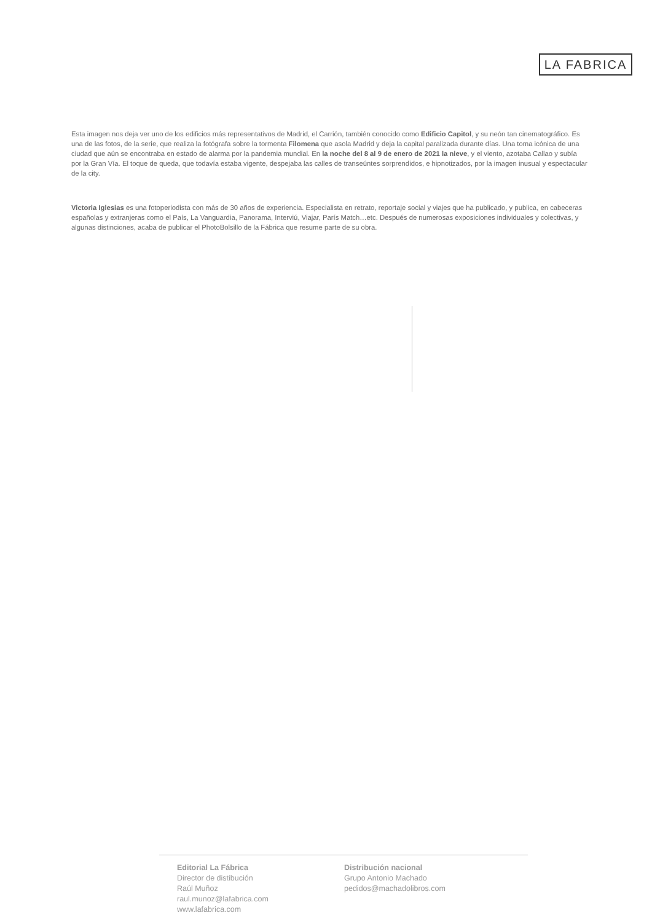LA FABRICA
Esta imagen nos deja ver uno de los edificios más representativos de Madrid, el Carrión, también conocido como Edificio Capitol, y su neón tan cinematográfico. Es una de las fotos, de la serie, que realiza la fotógrafa sobre la tormenta Filomena que asola Madrid y deja la capital paralizada durante días. Una toma icónica de una ciudad que aún se encontraba en estado de alarma por la pandemia mundial. En la noche del 8 al 9 de enero de 2021 la nieve, y el viento, azotaba Callao y subía por la Gran Vía. El toque de queda, que todavía estaba vigente, despejaba las calles de transeúntes sorprendidos, e hipnotizados, por la imagen inusual y espectacular de la city.
Victoria Iglesias es una fotoperiodista con más de 30 años de experiencia. Especialista en retrato, reportaje social y viajes que ha publicado, y publica, en cabeceras españolas y extranjeras como el País, La Vanguardia, Panorama, Interviú, Viajar, París Match…etc. Después de numerosas exposiciones individuales y colectivas, y algunas distinciones, acaba de publicar el PhotoBolsillo de la Fábrica que resume parte de su obra.
Editorial La Fábrica
Director de distibución
Raúl Muñoz
raul.munoz@lafabrica.com
www.lafabrica.com
Distribución nacional
Grupo Antonio Machado
pedidos@machadolibros.com